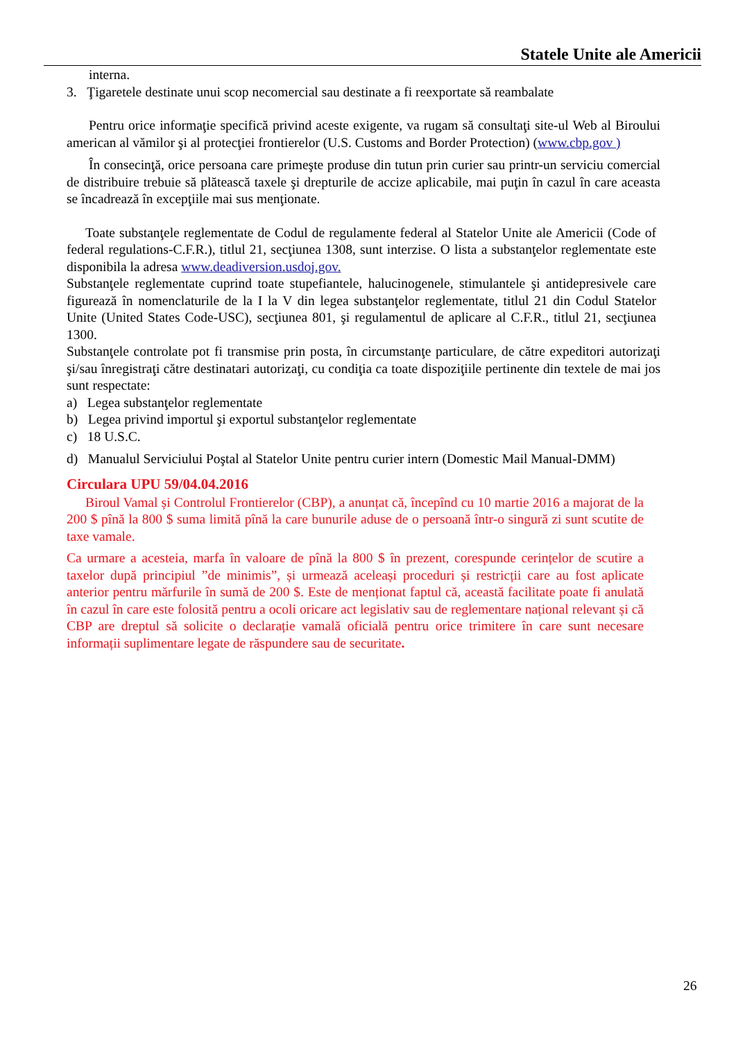Statele Unite ale Americii
interna.
3. Ţigaretele destinate unui scop necomercial sau destinate a fi reexportate să reambalate
Pentru orice informaţie specifică privind aceste exigente, va rugam să consultaţi site-ul Web al Biroului american al vămilor şi al protecţiei frontierelor (U.S. Customs and Border Protection) (www.cbp.gov )
În consecinţă, orice persoana care primeşte produse din tutun prin curier sau printr-un serviciu comercial de distribuire trebuie să plătească taxele şi drepturile de accize aplicabile, mai puţin în cazul în care aceasta se încadrează în excepţiile mai sus menţionate.
Toate substanţele reglementate de Codul de regulamente federal al Statelor Unite ale Americii (Code of federal regulations-C.F.R.), titlul 21, secţiunea 1308, sunt interzise. O lista a substanţelor reglementate este disponibila la adresa www.deadiversion.usdoj.gov.
Substanţele reglementate cuprind toate stupefiantele, halucinogenele, stimulantele şi antidepresivele care figurează în nomenclaturile de la I la V din legea substanţelor reglementate, titlul 21 din Codul Statelor Unite (United States Code-USC), secţiunea 801, şi regulamentul de aplicare al C.F.R., titlul 21, secţiunea 1300.
Substanţele controlate pot fi transmise prin posta, în circumstanţe particulare, de către expeditori autorizaţi şi/sau înregistraţi către destinatari autorizaţi, cu condiţia ca toate dispoziţiile pertinente din textele de mai jos sunt respectate:
a) Legea substanţelor reglementate
b) Legea privind importul şi exportul substanţelor reglementate
c) 18 U.S.C.
d) Manualul Serviciului Poştal al Statelor Unite pentru curier intern (Domestic Mail Manual-DMM)
Circulara UPU 59/04.04.2016
Biroul Vamal și Controlul Frontierelor (CBP), a anunțat că, începînd cu 10 martie 2016 a majorat de la 200 $ pînă la 800 $ suma limită pînă la care bunurile aduse de o persoană într-o singură zi sunt scutite de taxe vamale.
Ca urmare a acesteia, marfa în valoare de pînă la 800 $ în prezent, corespunde cerințelor de scutire a taxelor după principiul ”de minimis”, și urmează aceleași proceduri și restricții care au fost aplicate anterior pentru mărfurile în sumă de 200 $. Este de menționat faptul că, această facilitate poate fi anulată în cazul în care este folosită pentru a ocoli oricare act legislativ sau de reglementare național relevant și că CBP are dreptul să solicite o declarație vamală oficială pentru orice trimitere în care sunt necesare informații suplimentare legate de răspundere sau de securitate.
26